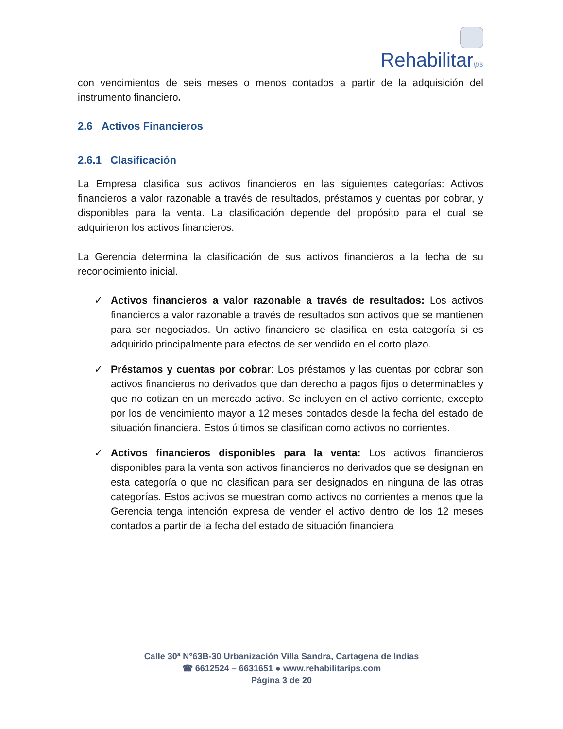Rehabilitarips
con vencimientos de seis meses o menos contados a partir de la adquisición del instrumento financiero.
2.6 Activos Financieros
2.6.1 Clasificación
La Empresa clasifica sus activos financieros en las siguientes categorías: Activos financieros a valor razonable a través de resultados, préstamos y cuentas por cobrar, y disponibles para la venta. La clasificación depende del propósito para el cual se adquirieron los activos financieros.
La Gerencia determina la clasificación de sus activos financieros a la fecha de su reconocimiento inicial.
✓ Activos financieros a valor razonable a través de resultados: Los activos financieros a valor razonable a través de resultados son activos que se mantienen para ser negociados. Un activo financiero se clasifica en esta categoría si es adquirido principalmente para efectos de ser vendido en el corto plazo.
✓ Préstamos y cuentas por cobrar: Los préstamos y las cuentas por cobrar son activos financieros no derivados que dan derecho a pagos fijos o determinables y que no cotizan en un mercado activo. Se incluyen en el activo corriente, excepto por los de vencimiento mayor a 12 meses contados desde la fecha del estado de situación financiera. Estos últimos se clasifican como activos no corrientes.
✓ Activos financieros disponibles para la venta: Los activos financieros disponibles para la venta son activos financieros no derivados que se designan en esta categoría o que no clasifican para ser designados en ninguna de las otras categorías. Estos activos se muestran como activos no corrientes a menos que la Gerencia tenga intención expresa de vender el activo dentro de los 12 meses contados a partir de la fecha del estado de situación financiera
Calle 30ª N°63B-30 Urbanización Villa Sandra, Cartagena de Indias
☎ 6612524 – 6631651 ● www.rehabilitarips.com
Página 3 de 20